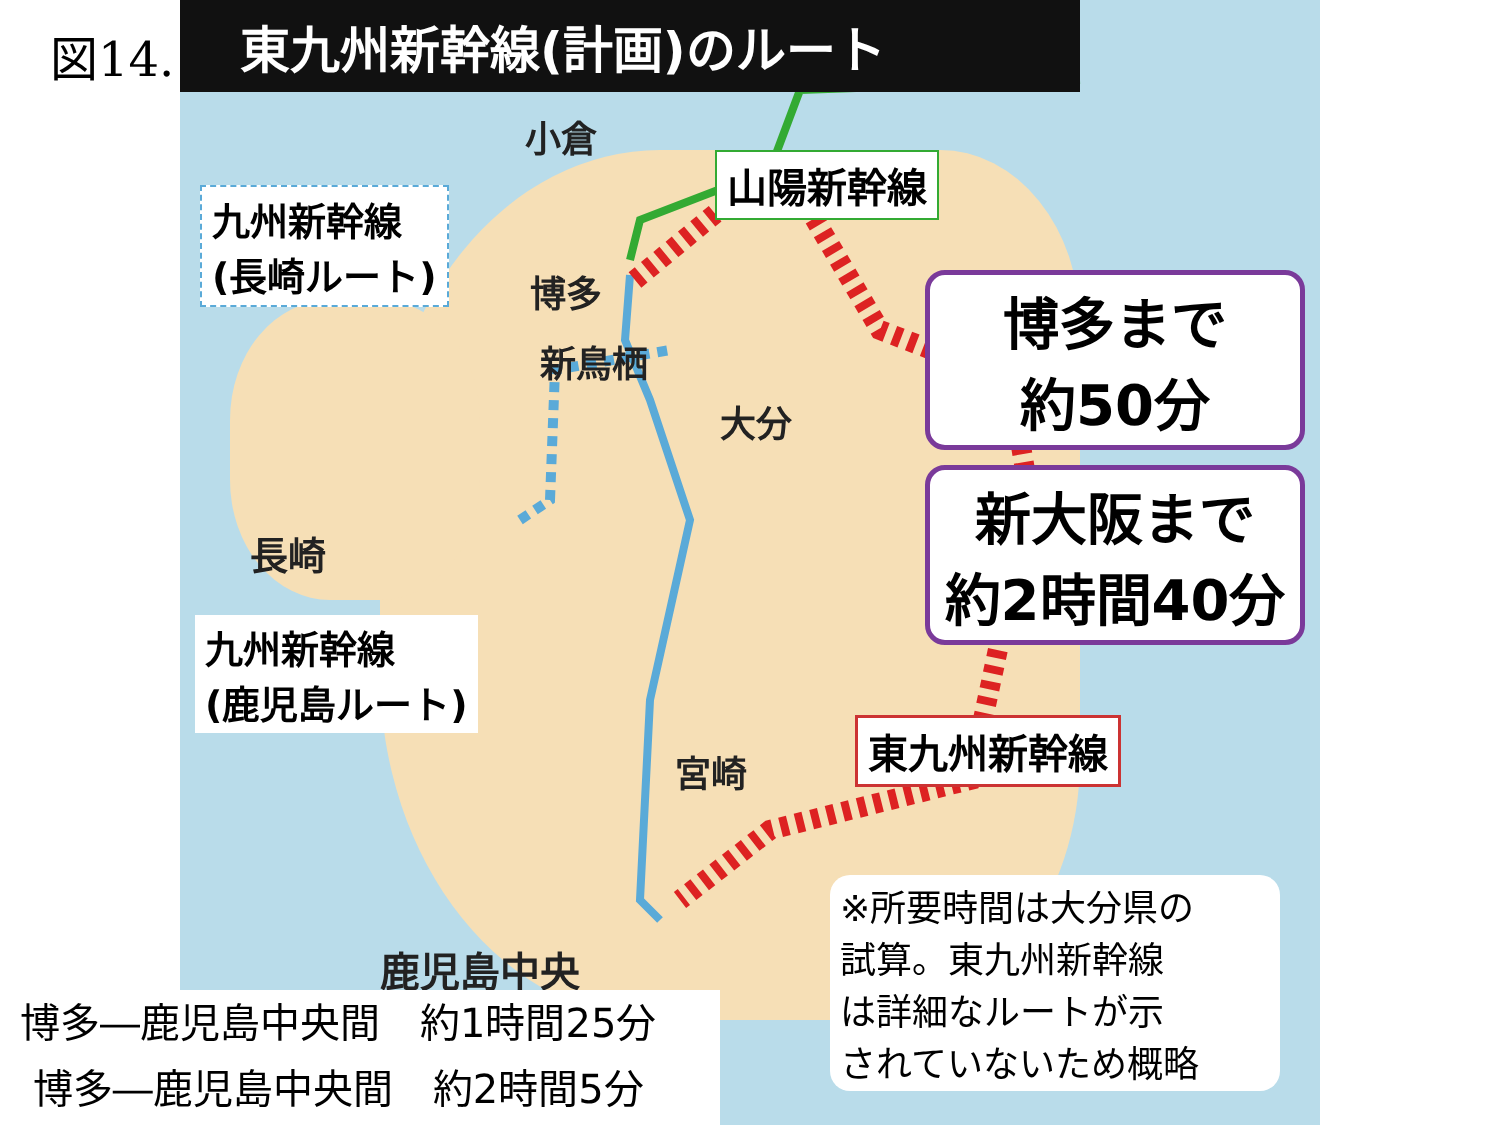図14. 東九州新幹線(計画)のルート
小倉
山陽新幹線
九州新幹線
(長崎ルート)
博多
新鳥栖
大分
博多まで
約50分
新大阪まで
約2時間40分
長崎
九州新幹線
(鹿児島ルート)
東九州新幹線
宮崎
鹿児島中央
※所要時間は大分県の
試算。東九州新幹線
は詳細なルートが示
されていないため概略
博多―鹿児島中央間　約1時間25分
博多―鹿児島中央間　約2時間5分